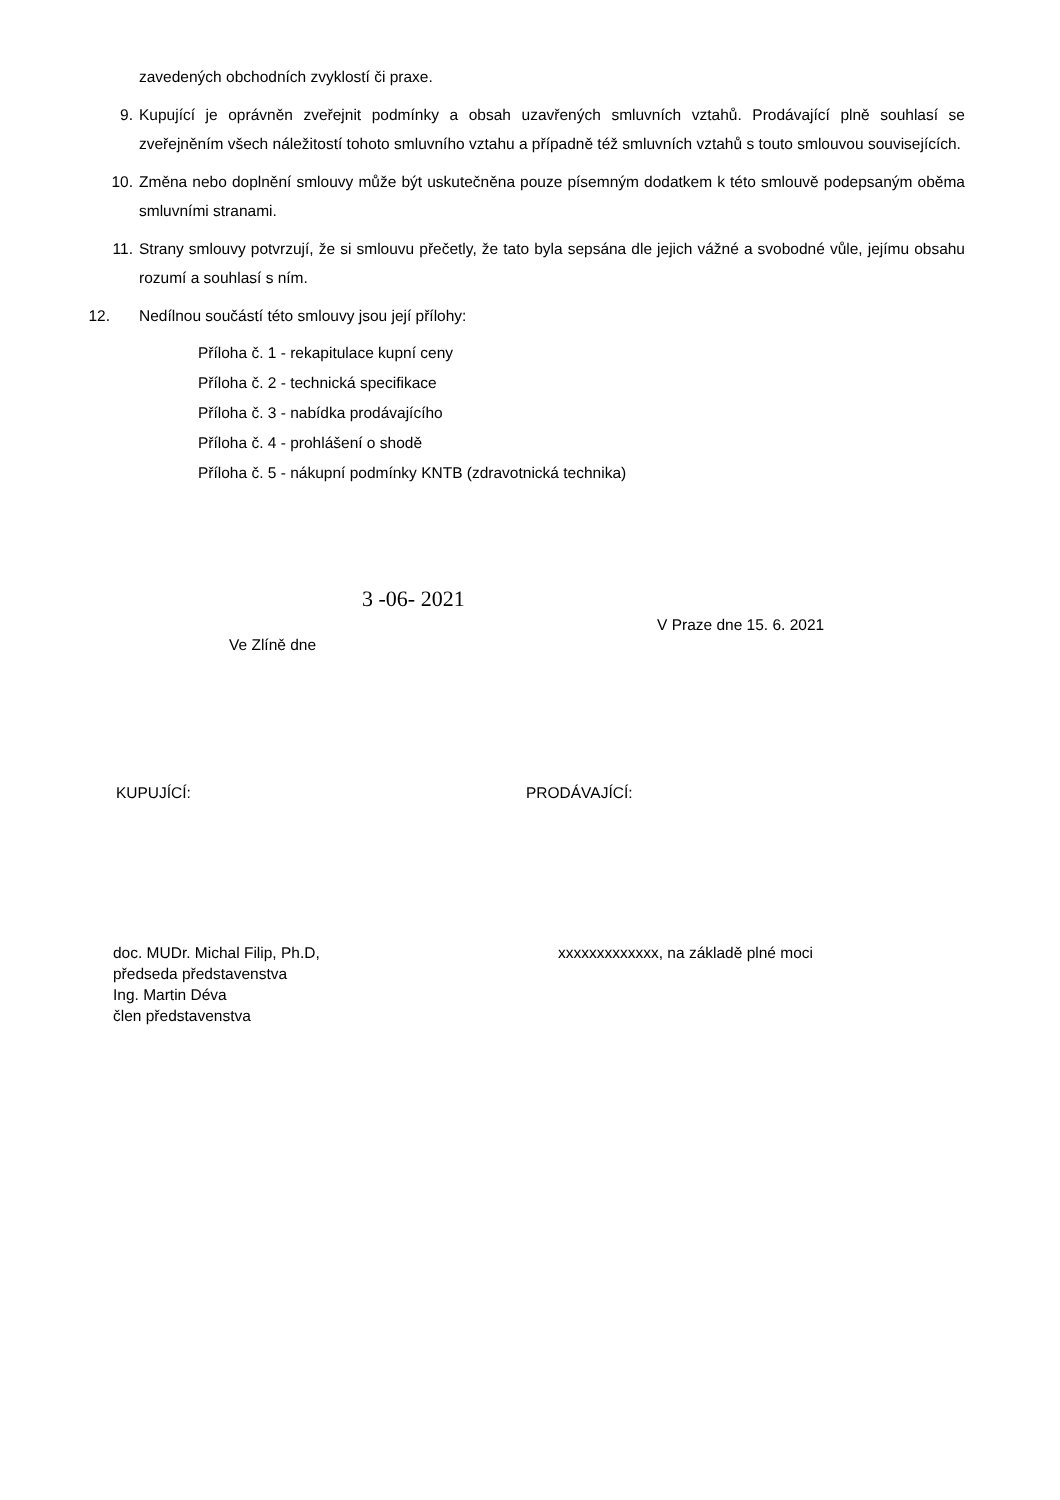zavedených obchodních zvyklostí či praxe.
9. Kupující je oprávněn zveřejnit podmínky a obsah uzavřených smluvních vztahů. Prodávající plně souhlasí se zveřejněním všech náležitostí tohoto smluvního vztahu a případně též smluvních vztahů s touto smlouvou souvisejících.
10. Změna nebo doplnění smlouvy může být uskutečněna pouze písemným dodatkem k této smlouvě podepsaným oběma smluvními stranami.
11. Strany smlouvy potvrzují, že si smlouvu přečetly, že tato byla sepsána dle jejich vážné a svobodné vůle, jejímu obsahu rozumí a souhlasí s ním.
12. Nedílnou součástí této smlouvy jsou její přílohy:
Příloha č. 1 - rekapitulace kupní ceny
Příloha č. 2 - technická specifikace
Příloha č. 3 - nabídka prodávajícího
Příloha č. 4 - prohlášení o shodě
Příloha č. 5 - nákupní podmínky KNTB (zdravotnická technika)
3 -06- 2021
Ve Zlíně dne
V Praze dne 15. 6. 2021
KUPUJÍCÍ: PRODÁVAJÍCÍ:
doc. MUDr. Michal Filip, Ph.D,
předseda představenstva
Ing. Martin Déva
člen představenstva
xxxxxxxxxxxxx, na základě plné moci